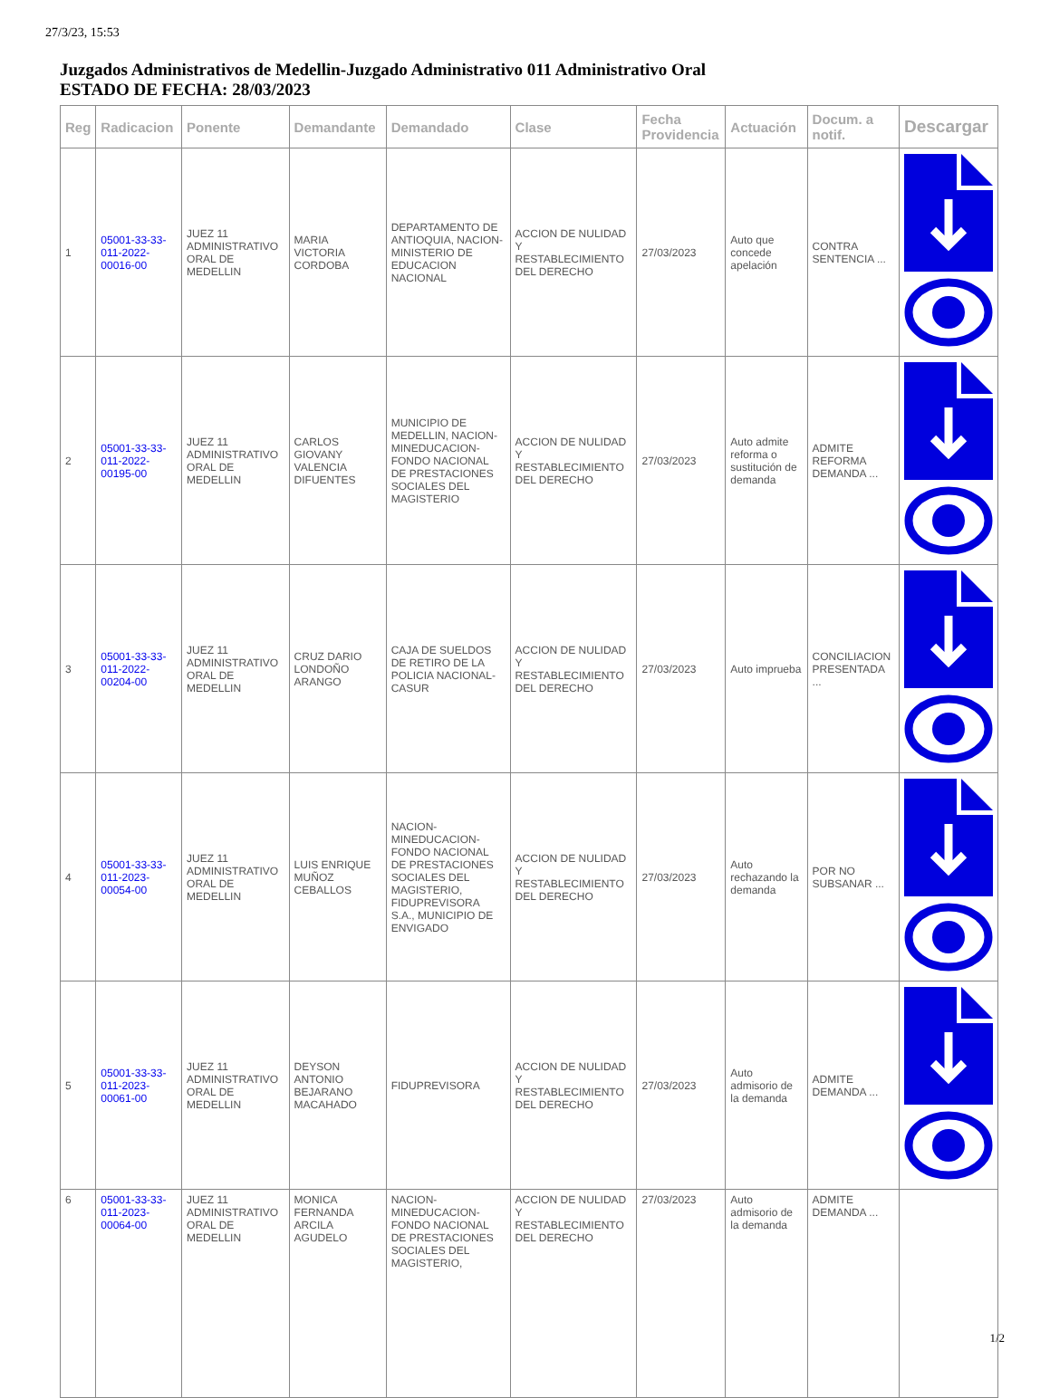27/3/23, 15:53
Juzgados Administrativos de Medellin-Juzgado Administrativo 011 Administrativo Oral
ESTADO DE FECHA: 28/03/2023
| Reg | Radicacion | Ponente | Demandante | Demandado | Clase | Fecha Providencia | Actuación | Docum. a notif. | Descargar |
| --- | --- | --- | --- | --- | --- | --- | --- | --- | --- |
| 1 | 05001-33-33-011-2022-00016-00 | JUEZ 11 ADMINISTRATIVO ORAL DE MEDELLIN | MARIA VICTORIA CORDOBA | DEPARTAMENTO DE ANTIOQUIA, NACION-MINISTERIO DE EDUCACION NACIONAL | ACCION DE NULIDAD Y RESTABLECIMIENTO DEL DERECHO | 27/03/2023 | Auto que concede apelación | CONTRA SENTENCIA ... | |
| 2 | 05001-33-33-011-2022-00195-00 | JUEZ 11 ADMINISTRATIVO ORAL DE MEDELLIN | CARLOS GIOVANY VALENCIA DIFUENTES | MUNICIPIO DE MEDELLIN, NACION-MINEDUCACION-FONDO NACIONAL DE PRESTACIONES SOCIALES DEL MAGISTERIO | ACCION DE NULIDAD Y RESTABLECIMIENTO DEL DERECHO | 27/03/2023 | Auto admite reforma o sustitución de demanda | ADMITE REFORMA DEMANDA ... | |
| 3 | 05001-33-33-011-2022-00204-00 | JUEZ 11 ADMINISTRATIVO ORAL DE MEDELLIN | CRUZ DARIO LONDOÑO ARANGO | CAJA DE SUELDOS DE RETIRO DE LA POLICIA NACIONAL-CASUR | ACCION DE NULIDAD Y RESTABLECIMIENTO DEL DERECHO | 27/03/2023 | Auto imprueba | CONCILIACION PRESENTADA ... | |
| 4 | 05001-33-33-011-2023-00054-00 | JUEZ 11 ADMINISTRATIVO ORAL DE MEDELLIN | LUIS ENRIQUE MUÑOZ CEBALLOS | NACION-MINEDUCACION-FONDO NACIONAL DE PRESTACIONES SOCIALES DEL MAGISTERIO, FIDUPREVISORA S.A., MUNICIPIO DE ENVIGADO | ACCION DE NULIDAD Y RESTABLECIMIENTO DEL DERECHO | 27/03/2023 | Auto rechazando la demanda | POR NO SUBSANAR ... | |
| 5 | 05001-33-33-011-2023-00061-00 | JUEZ 11 ADMINISTRATIVO ORAL DE MEDELLIN | DEYSON ANTONIO BEJARANO MACAHADO | FIDUPREVISORA | ACCION DE NULIDAD Y RESTABLECIMIENTO DEL DERECHO | 27/03/2023 | Auto admisorio de la demanda | ADMITE DEMANDA ... | |
| 6 | 05001-33-33-011-2023-00064-00 | JUEZ 11 ADMINISTRATIVO ORAL DE MEDELLIN | MONICA FERNANDA ARCILA AGUDELO | NACION-MINEDUCACION-FONDO NACIONAL DE PRESTACIONES SOCIALES DEL MAGISTERIO, | ACCION DE NULIDAD Y RESTABLECIMIENTO DEL DERECHO | 27/03/2023 | Auto admisorio de la demanda | ADMITE DEMANDA ... | |
1/2